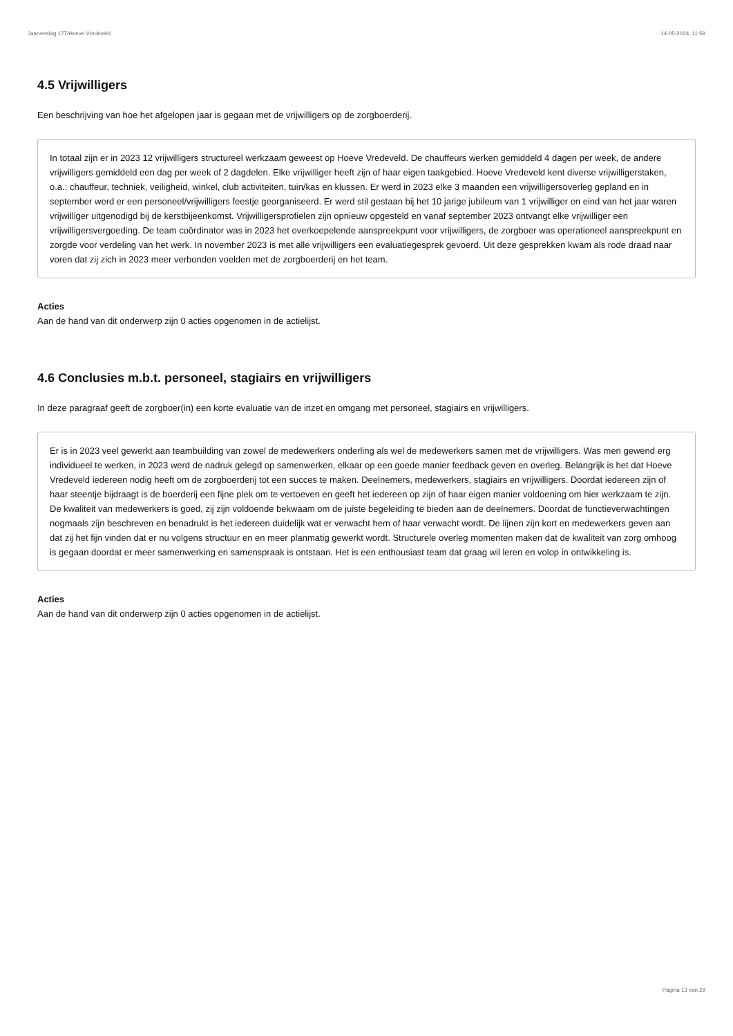Jaarverslag 177/Hoeve Vredeveld 14-05-2024, 11:59
4.5 Vrijwilligers
Een beschrijving van hoe het afgelopen jaar is gegaan met de vrijwilligers op de zorgboerderij.
In totaal zijn er in 2023 12 vrijwilligers structureel werkzaam geweest op Hoeve Vredeveld. De chauffeurs werken gemiddeld 4 dagen per week, de andere vrijwilligers gemiddeld een dag per week of 2 dagdelen. Elke vrijwilliger heeft zijn of haar eigen taakgebied. Hoeve Vredeveld kent diverse vrijwilligerstaken, o.a.: chauffeur, techniek, veiligheid, winkel, club activiteiten, tuin/kas en klussen. Er werd in 2023 elke 3 maanden een vrijwilligersoverleg gepland en in september werd er een personeel/vrijwilligers feestje georganiseerd. Er werd stil gestaan bij het 10 jarige jubileum van 1 vrijwilliger en eind van het jaar waren vrijwilliger uitgenodigd bij de kerstbijeenkomst. Vrijwilligersprofielen zijn opnieuw opgesteld en vanaf september 2023 ontvangt elke vrijwilliger een vrijwilligersvergoeding. De team coördinator was in 2023 het overkoepelende aanspreekpunt voor vrijwilligers, de zorgboer was operationeel aanspreekpunt en zorgde voor verdeling van het werk. In november 2023 is met alle vrijwilligers een evaluatiegesprek gevoerd. Uit deze gesprekken kwam als rode draad naar voren dat zij zich in 2023 meer verbonden voelden met de zorgboerderij en het team.
Acties
Aan de hand van dit onderwerp zijn 0 acties opgenomen in de actielijst.
4.6 Conclusies m.b.t. personeel, stagiairs en vrijwilligers
In deze paragraaf geeft de zorgboer(in) een korte evaluatie van de inzet en omgang met personeel, stagiairs en vrijwilligers.
Er is in 2023 veel gewerkt aan teambuilding van zowel de medewerkers onderling als wel de medewerkers samen met de vrijwilligers. Was men gewend erg individueel te werken, in 2023 werd de nadruk gelegd op samenwerken, elkaar op een goede manier feedback geven en overleg. Belangrijk is het dat Hoeve Vredeveld iedereen nodig heeft om de zorgboerderij tot een succes te maken. Deelnemers, medewerkers, stagiairs en vrijwilligers. Doordat iedereen zijn of haar steentje bijdraagt is de boerderij een fijne plek om te vertoeven en geeft het iedereen op zijn of haar eigen manier voldoening om hier werkzaam te zijn. De kwaliteit van medewerkers is goed, zij zijn voldoende bekwaam om de juiste begeleiding te bieden aan de deelnemers. Doordat de functieverwachtingen nogmaals zijn beschreven en benadrukt is het iedereen duidelijk wat er verwacht hem of haar verwacht wordt. De lijnen zijn kort en medewerkers geven aan dat zij het fijn vinden dat er nu volgens structuur en en meer planmatig gewerkt wordt. Structurele overleg momenten maken dat de kwaliteit van zorg omhoog is gegaan doordat er meer samenwerking en samenspraak is ontstaan. Het is een enthousiast team dat graag wil leren en volop in ontwikkeling is.
Acties
Aan de hand van dit onderwerp zijn 0 acties opgenomen in de actielijst.
Pagina 13 van 29